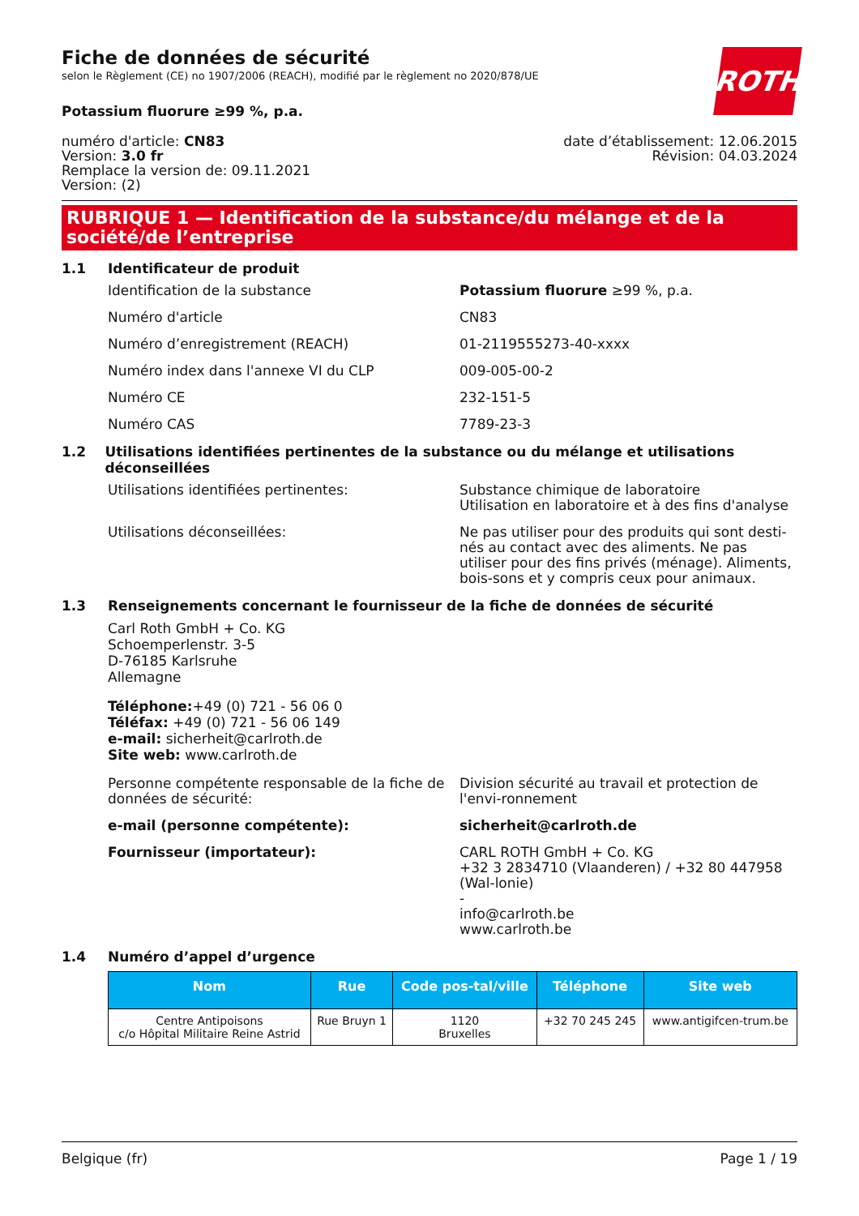ROTH
Fiche de données de sécurité
selon le Règlement (CE) no 1907/2006 (REACH), modifié par le règlement no 2020/878/UE
Potassium fluorure ≥99 %, p.a.
numéro d'article: CN83
Version: 3.0 fr
Remplace la version de: 09.11.2021
Version: (2)
date d’établissement: 12.06.2015
Révision: 04.03.2024
RUBRIQUE 1 — Identification de la substance/du mélange et de la société/de l’entreprise
1.1 Identificateur de produit
Identification de la substance Potassium fluorure ≥99 %, p.a.
Numéro d'article CN83
Numéro d’enregistrement (REACH) 01-2119555273-40-xxxx
Numéro index dans l'annexe VI du CLP 009-005-00-2
Numéro CE 232-151-5
Numéro CAS 7789-23-3
1.2 Utilisations identifiées pertinentes de la substance ou du mélange et utilisations déconseillées
Utilisations identifiées pertinentes: Substance chimique de laboratoire
Utilisation en laboratoire et à des fins d'analyse
Utilisations déconseillées: Ne pas utiliser pour des produits qui sont desti-nés au contact avec des aliments. Ne pas utiliser pour des fins privés (ménage). Aliments, bois-sons et y compris ceux pour animaux.
1.3 Renseignements concernant le fournisseur de la fiche de données de sécurité
Carl Roth GmbH + Co. KG
Schoemperlenstr. 3-5
D-76185 Karlsruhe
Allemagne
Téléphone:+49 (0) 721 - 56 06 0
Téléfax: +49 (0) 721 - 56 06 149
e-mail: sicherheit@carlroth.de
Site web: www.carlroth.de
Personne compétente responsable de la fiche de données de sécurité:
Division sécurité au travail et protection de l'envi-ronnement
e-mail (personne compétente): sicherheit@carlroth.de
Fournisseur (importateur): CARL ROTH GmbH + Co. KG
+32 3 2834710 (Vlaanderen) / +32 80 447958 (Wal-lonie)
-
info@carlroth.be
www.carlroth.be
1.4 Numéro d’appel d’urgence
| Nom | Rue | Code pos-tal/ville | Téléphone | Site web |
| --- | --- | --- | --- | --- |
| Centre Antipoisons c/o Hôpital Militaire Reine Astrid | Rue Bruyn 1 | 1120 Bruxelles | +32 70 245 245 | www.antigifcen-trum.be |
Belgique (fr) Page 1 / 19